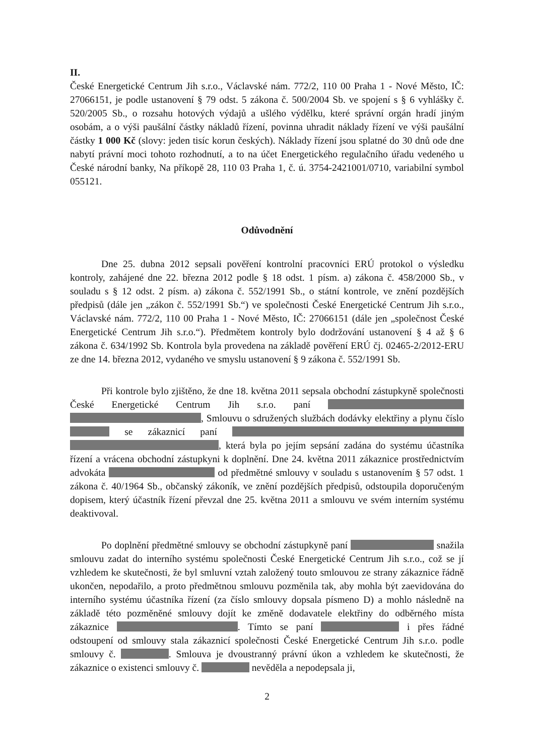II.
České Energetické Centrum Jih s.r.o., Václavské nám. 772/2, 110 00 Praha 1 - Nové Město, IČ: 27066151, je podle ustanovení § 79 odst. 5 zákona č. 500/2004 Sb. ve spojení s § 6 vyhlášky č. 520/2005 Sb., o rozsahu hotových výdajů a ušlého výdělku, které správní orgán hradí jiným osobám, a o výši paušální částky nákladů řízení, povinna uhradit náklady řízení ve výši paušální částky 1 000 Kč (slovy: jeden tisíc korun českých). Náklady řízení jsou splatné do 30 dnů ode dne nabytí právní moci tohoto rozhodnutí, a to na účet Energetického regulačního úřadu vedeného u České národní banky, Na příkopě 28, 110 03 Praha 1, č. ú. 3754-2421001/0710, variabilní symbol 055121.
Odůvodnění
Dne 25. dubna 2012 sepsali pověření kontrolní pracovníci ERÚ protokol o výsledku kontroly, zahájené dne 22. března 2012 podle § 18 odst. 1 písm. a) zákona č. 458/2000 Sb., v souladu s § 12 odst. 2 písm. a) zákona č. 552/1991 Sb., o státní kontrole, ve znění pozdějších předpisů (dále jen „zákon č. 552/1991 Sb.“) ve společnosti České Energetické Centrum Jih s.r.o., Václavské nám. 772/2, 110 00 Praha 1 - Nové Město, IČ: 27066151 (dále jen „společnost České Energetické Centrum Jih s.r.o.“). Předmětem kontroly bylo dodržování ustanovení § 4 až § 6 zákona č. 634/1992 Sb. Kontrola byla provedena na základě pověření ERÚ čj. 02465-2/2012-ERU ze dne 14. března 2012, vydaného ve smyslu ustanovení § 9 zákona č. 552/1991 Sb.
Při kontrole bylo zjištěno, že dne 18. května 2011 sepsala obchodní zástupkyně společnosti České Energetické Centrum Jih s.r.o. paní , Smlouvu o sdružených službách dodávky elektřiny a plynu číslo se zákaznicí paní , která byla po jejím sepsání zadána do systému účastníka řízení a vrácena obchodní zástupkyni k doplnění. Dne 24. května 2011 zákaznice prostřednictvím advokáta od předmětné smlouvy v souladu s ustanovením § 57 odst. 1 zákona č. 40/1964 Sb., občanský zákoník, ve znění pozdějších předpisů, odstoupila doporučeným dopisem, který účastník řízení převzal dne 25. května 2011 a smlouvu ve svém interním systému deaktivoval.
Po doplnění předmětné smlouvy se obchodní zástupkyně paní snažila smlouvu zadat do interního systému společnosti České Energetické Centrum Jih s.r.o., což se jí vzhledem ke skutečnosti, že byl smluvní vztah založený touto smlouvou ze strany zákaznice řádně ukončen, nepodařilo, a proto předmětnou smlouvu pozměnila tak, aby mohla být zaevidována do interního systému účastníka řízení (za číslo smlouvy dopsala písmeno D) a mohlo následně na základě této pozměněné smlouvy dojít ke změně dodavatele elektřiny do odběrného místa zákaznice . Tímto se paní i přes řádné odstoupení od smlouvy stala zákaznicí společnosti České Energetické Centrum Jih s.r.o. podle smlouvy č. . Smlouva je dvoustranný právní úkon a vzhledem ke skutečnosti, že zákaznice o existenci smlouvy č. nevěděla a nepodepsala ji,
2